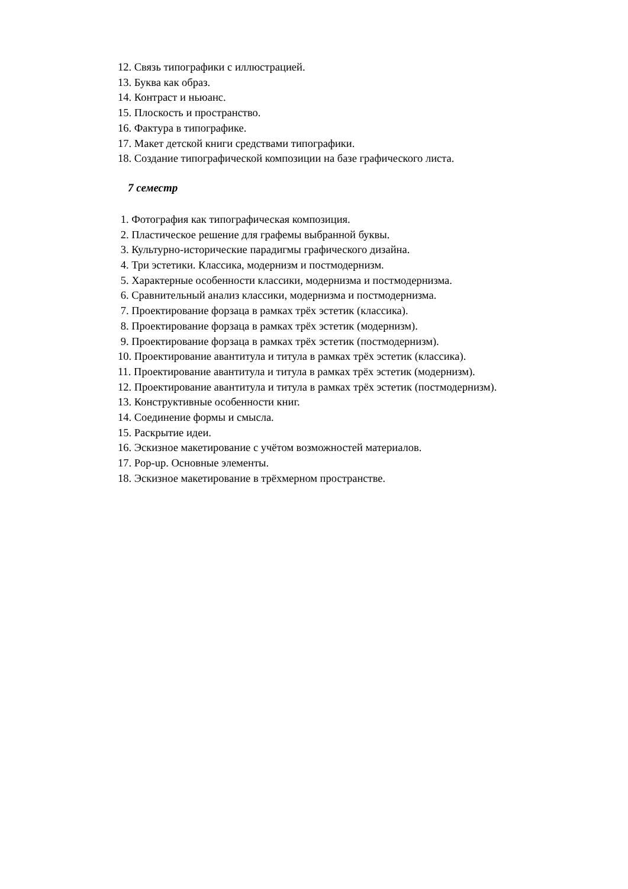12. Связь типографики с иллюстрацией.
13. Буква как образ.
14. Контраст и ньюанс.
15. Плоскость и пространство.
16. Фактура в типографике.
17. Макет детской книги средствами типографики.
18. Создание типографической композиции на базе графического листа.
7 семестр
1. Фотография как типографическая композиция.
2. Пластическое решение для графемы выбранной буквы.
3. Культурно-исторические парадигмы графического дизайна.
4. Три эстетики. Классика, модернизм и постмодернизм.
5. Характерные особенности классики, модернизма и постмодернизма.
6. Сравнительный анализ классики, модернизма и постмодернизма.
7. Проектирование форзаца в рамках трёх эстетик (классика).
8. Проектирование форзаца в рамках трёх эстетик (модернизм).
9. Проектирование форзаца в рамках трёх эстетик (постмодернизм).
10. Проектирование авантитула и титула в рамках трёх эстетик (классика).
11. Проектирование авантитула и титула в рамках трёх эстетик (модернизм).
12. Проектирование авантитула и титула в рамках трёх эстетик (постмодернизм).
13. Конструктивные особенности книг.
14. Соединение формы и смысла.
15. Раскрытие идеи.
16. Эскизное макетирование с учётом возможностей материалов.
17. Pop-up. Основные элементы.
18. Эскизное макетирование в трёхмерном пространстве.